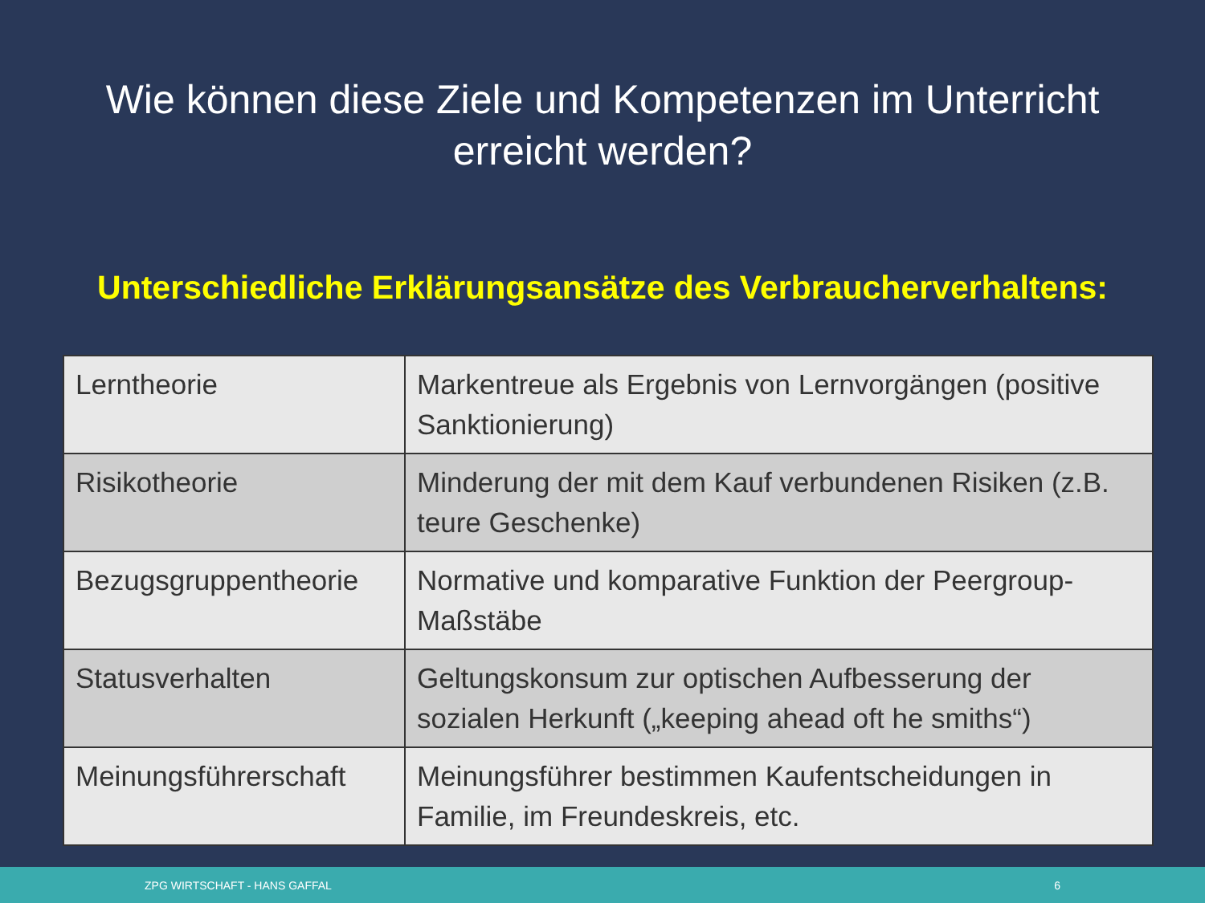Wie können diese Ziele und Kompetenzen im Unterricht
erreicht werden?
Unterschiedliche Erklärungsansätze des Verbraucherverhaltens:
| Lerntheorie | Markentreue als Ergebnis von Lernvorgängen (positive Sanktionierung) |
| Risikotheorie | Minderung der mit dem Kauf verbundenen Risiken (z.B. teure Geschenke) |
| Bezugsgruppentheorie | Normative und komparative Funktion der Peergroup-Maßstäbe |
| Statusverhalten | Geltungskonsum zur optischen Aufbesserung der sozialen Herkunft („keeping ahead oft he smiths“) |
| Meinungsführerschaft | Meinungsführer bestimmen Kaufentscheidungen in Familie, im Freundeskreis, etc. |
ZPG WIRTSCHAFT - HANS GAFFAL 6